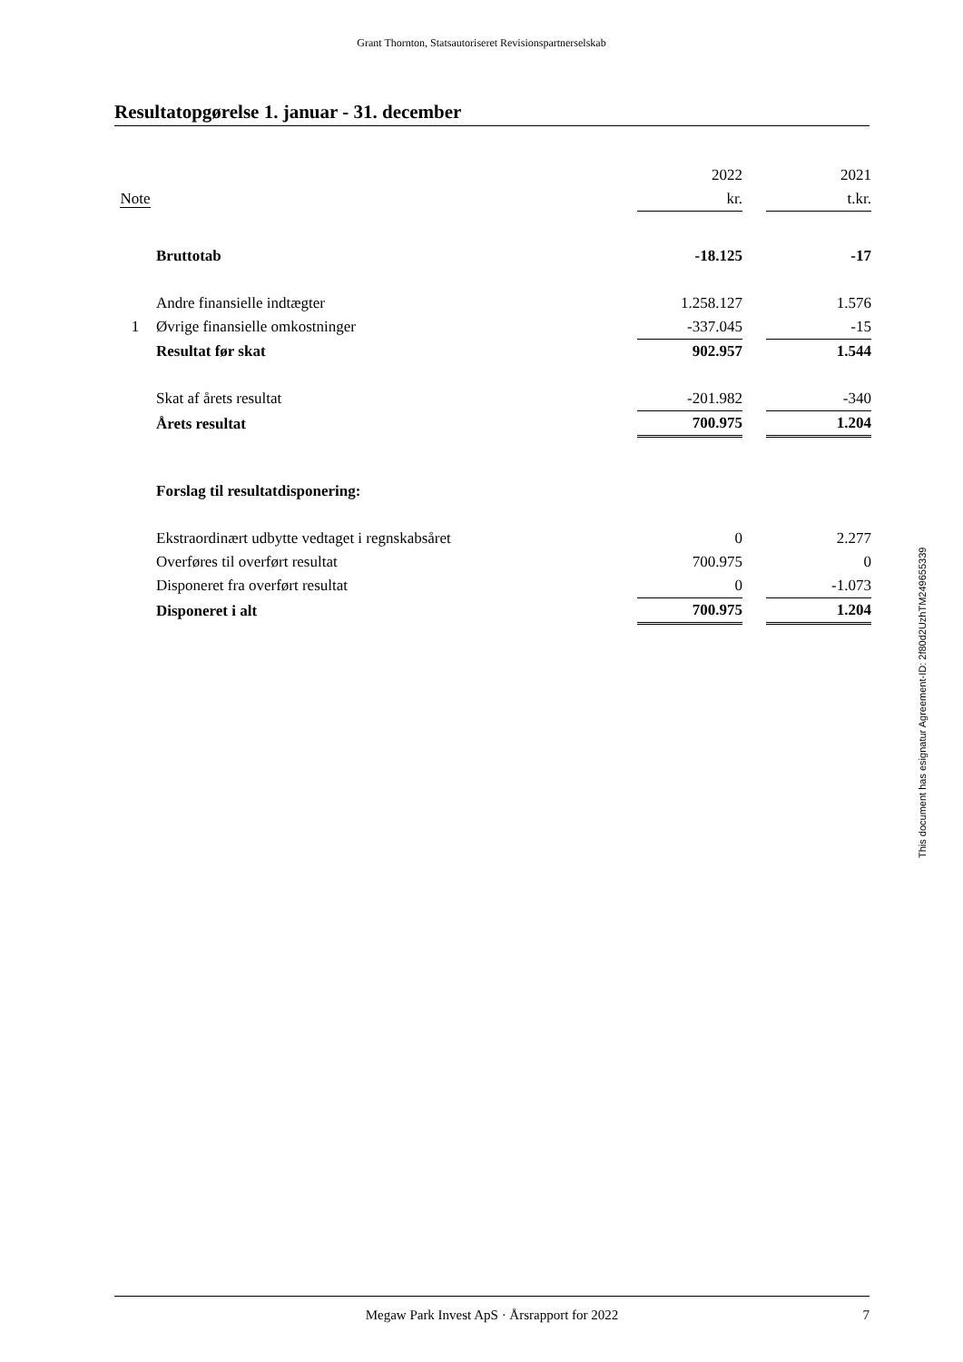Grant Thornton, Statsautoriseret Revisionspartnerselskab
Resultatopgørelse 1. januar - 31. december
| | | 2022 | | 2021 |
| --- | --- | --- | --- | --- |
| Note | | kr. | | t.kr. |
| | Bruttotab | -18.125 | | -17 |
| | Andre finansielle indtægter | 1.258.127 | | 1.576 |
| 1 | Øvrige finansielle omkostninger | -337.045 | | -15 |
| | Resultat før skat | 902.957 | | 1.544 |
| | Skat af årets resultat | -201.982 | | -340 |
| | Årets resultat | 700.975 | | 1.204 |
| | Forslag til resultatdisponering: | | | |
| | Ekstraordinært udbytte vedtaget i regnskabsåret | 0 | | 2.277 |
| | Overføres til overført resultat | 700.975 | | 0 |
| | Disponeret fra overført resultat | 0 | | -1.073 |
| | Disponeret i alt | 700.975 | | 1.204 |
This document has esignatur Agreement-ID: 2f80d2UzhTM249655339
Megaw Park Invest ApS · Årsrapport for 2022 7